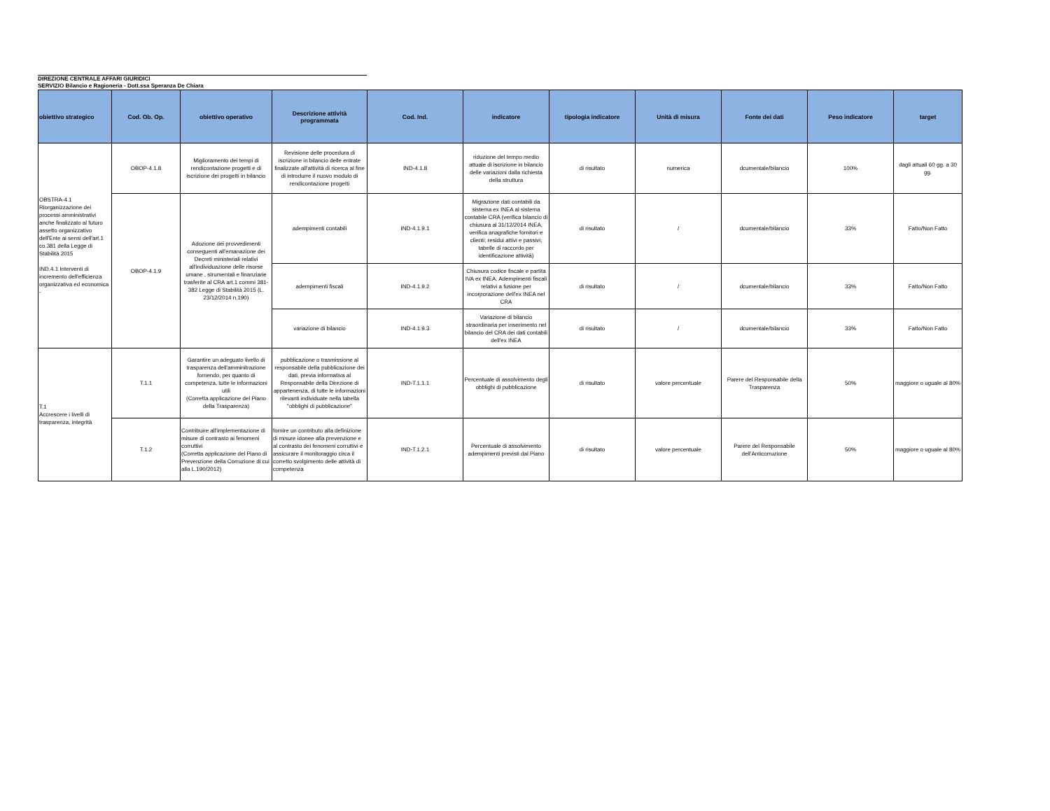DIREZIONE CENTRALE AFFARI GIURIDICI
SERVIZIO Bilancio e Ragioneria - Dott.ssa Speranza De Chiara
| obiettivo strategico | Cod. Ob. Op. | obiettivo operativo | Descrizione attività programmata | Cod. Ind. | indicatore | tipologia indicatore | Unità di misura | Fonte dei dati | Peso indicatore | target |
| --- | --- | --- | --- | --- | --- | --- | --- | --- | --- | --- |
| OBSTRA-4.1 Riorganizzazione dei processi amministrativi anche finalizzato al futuro assetto organizzativo dell'Ente ai sensi dell'art.1 co.381 della Legge di Stabilità 2015 IND.4.1 Interventi di incremento dell'efficienza organizzativa ed economica - | OBOP-4.1.8 | Miglioramento dei tempi di rendicontazione progetti e di iscrizione dei progetti in bilancio | Revisione delle procedura di iscrizione in bilancio delle entrate finalizzate all'attività di ricerca al fine di introdurre il nuovo modulo di rendicontazione progetti | IND-4.1.8 | riduzione del tempo medio attuale di iscrizione in bilancio delle variazioni dalla richiesta della struttura | di risultato | numerica | dcumentale/bilancio | 100% | dagli attuali 60 gg. a 30 gg. |
| | OBOP-4.1.9 | Adozione dei provvedimenti conseguenti all'emanazione dei Decreti ministeriali relativi all'individuazione delle risorse umane , strumentali e finanziarie trasferite al CRA art.1 commi 381-382 Legge di Stabilità 2015 (L. 23/12/2014 n.190) | adempimenti contabili | IND-4.1.9.1 | Migrazione dati contabili da sistema ex INEA al sistema contabile CRA (verifica bilancio di chiusura al 31/12/2014 INEA, verifica anagrafiche fornitori e clienti; residui attivi e passivi; tabelle di raccordo per identificazione attività) | di risultato | / | dcumentale/bilancio | 33% | Fatto/Non Fatto |
| | | | adempimenti fiscali | IND-4.1.9.2 | Chiusura codice fiscale e partita IVA ex INEA. Adempimenti fiscali relativi a fusione per incorporazione dell'ex INEA nel CRA | di risultato | / | dcumentale/bilancio | 33% | Fatto/Non Fatto |
| | | | variazione di bilancio | IND-4.1.9.3 | Variazione di bilancio straordinaria per inserimento nel bilancio del CRA dei dati contabili dell'ex INEA | di risultato | / | dcumentale/bilancio | 33% | Fatto/Non Fatto |
| T.1 Accrescere i livelli di trasparenza, integrità | T.1.1 | Garantire un adeguato livello di trasparenza dell'amminitrazione fornendo, per quanto di competenza, tutte le informazioni utili (Corretta applicazione del Piano della Trasparenza) | pubblicazione o trasmissione al responsabile della pubblicazione dei dati, previa informativa al Responsabile della Direzione di appartenenza, di tutte le informazioni rilevanti individuate nella tabella "obblighi di pubblicazione" | IND-T.1.1.1 | Percentuale di assolvimento degli obblighi di pubblicazione | di risultato | valore percentuale | Parere del Responsabile della Trasparenza | 50% | maggiore o uguale al 80% |
| | T.1.2 | Contribuire all'implementazione di misure di contrasto ai fenomeni corruttivi (Corretta applicazione del Piano di Prevenzione della Corruzione di cui alla L.190/2012) | fornire un contributo alla definizione di misure idonee alla prevenzione e al contrasto dei fenomeni corruttivi e assicurare il monitoraggio circa il corretto svolgimento delle attività di competenza | IND-T.1.2.1 | Percentuale di assolvimento adempimenti previsti dal Piano | di risultato | valore percentuale | Parere del Responsabile dell'Anticorruzione | 50% | maggiore o uguale al 80% |